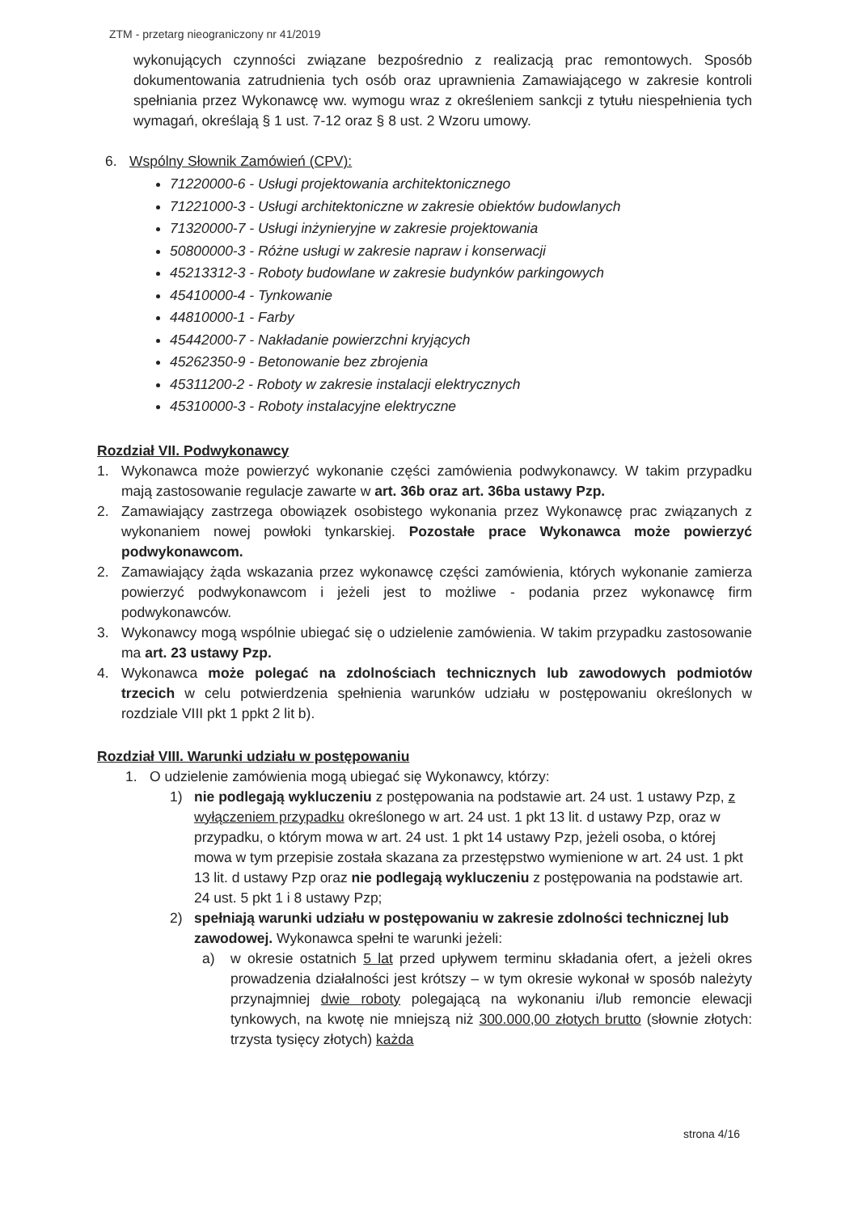ZTM - przetarg nieograniczony nr 41/2019
wykonujących czynności związane bezpośrednio z realizacją prac remontowych. Sposób dokumentowania zatrudnienia tych osób oraz uprawnienia Zamawiającego w zakresie kontroli spełniania przez Wykonawcę ww. wymogu wraz z określeniem sankcji z tytułu niespełnienia tych wymagań, określają § 1 ust. 7-12 oraz § 8 ust. 2 Wzoru umowy.
6. Wspólny Słownik Zamówień (CPV):
71220000-6 - Usługi projektowania architektonicznego
71221000-3 - Usługi architektoniczne w zakresie obiektów budowlanych
71320000-7 - Usługi inżynieryjne w zakresie projektowania
50800000-3 - Różne usługi w zakresie napraw i konserwacji
45213312-3 - Roboty budowlane w zakresie budynków parkingowych
45410000-4 - Tynkowanie
44810000-1 - Farby
45442000-7 - Nakładanie powierzchni kryjących
45262350-9 - Betonowanie bez zbrojenia
45311200-2 - Roboty w zakresie instalacji elektrycznych
45310000-3 - Roboty instalacyjne elektryczne
Rozdział VII. Podwykonawcy
1. Wykonawca może powierzyć wykonanie części zamówienia podwykonawcy. W takim przypadku mają zastosowanie regulacje zawarte w art. 36b oraz art. 36ba ustawy Pzp.
2. Zamawiający zastrzega obowiązek osobistego wykonania przez Wykonawcę prac związanych z wykonaniem nowej powłoki tynkarskiej. Pozostałe prace Wykonawca może powierzyć podwykonawcom.
2. Zamawiający żąda wskazania przez wykonawcę części zamówienia, których wykonanie zamierza powierzyć podwykonawcom i jeżeli jest to możliwe - podania przez wykonawcę firm podwykonawców.
3. Wykonawcy mogą wspólnie ubiegać się o udzielenie zamówienia. W takim przypadku zastosowanie ma art. 23 ustawy Pzp.
4. Wykonawca może polegać na zdolnościach technicznych lub zawodowych podmiotów trzecich w celu potwierdzenia spełnienia warunków udziału w postępowaniu określonych w rozdziale VIII pkt 1 ppkt 2 lit b).
Rozdział VIII. Warunki udziału w postępowaniu
1. O udzielenie zamówienia mogą ubiegać się Wykonawcy, którzy:
1) nie podlegają wykluczeniu z postępowania na podstawie art. 24 ust. 1 ustawy Pzp, z wyłączeniem przypadku określonego w art. 24 ust. 1 pkt 13 lit. d ustawy Pzp, oraz w przypadku, o którym mowa w art. 24 ust. 1 pkt 14 ustawy Pzp, jeżeli osoba, o której mowa w tym przepisie została skazana za przestępstwo wymienione w art. 24 ust. 1 pkt 13 lit. d ustawy Pzp oraz nie podlegają wykluczeniu z postępowania na podstawie art. 24 ust. 5 pkt 1 i 8 ustawy Pzp;
2) spełniają warunki udziału w postępowaniu w zakresie zdolności technicznej lub zawodowej. Wykonawca spełni te warunki jeżeli:
a) w okresie ostatnich 5 lat przed upływem terminu składania ofert, a jeżeli okres prowadzenia działalności jest krótszy – w tym okresie wykonał w sposób należyty przynajmniej dwie roboty polegającą na wykonaniu i/lub remoncie elewacji tynkowych, na kwotę nie mniejszą niż 300.000,00 złotych brutto (słownie złotych: trzysta tysięcy złotych) każda
strona 4/16